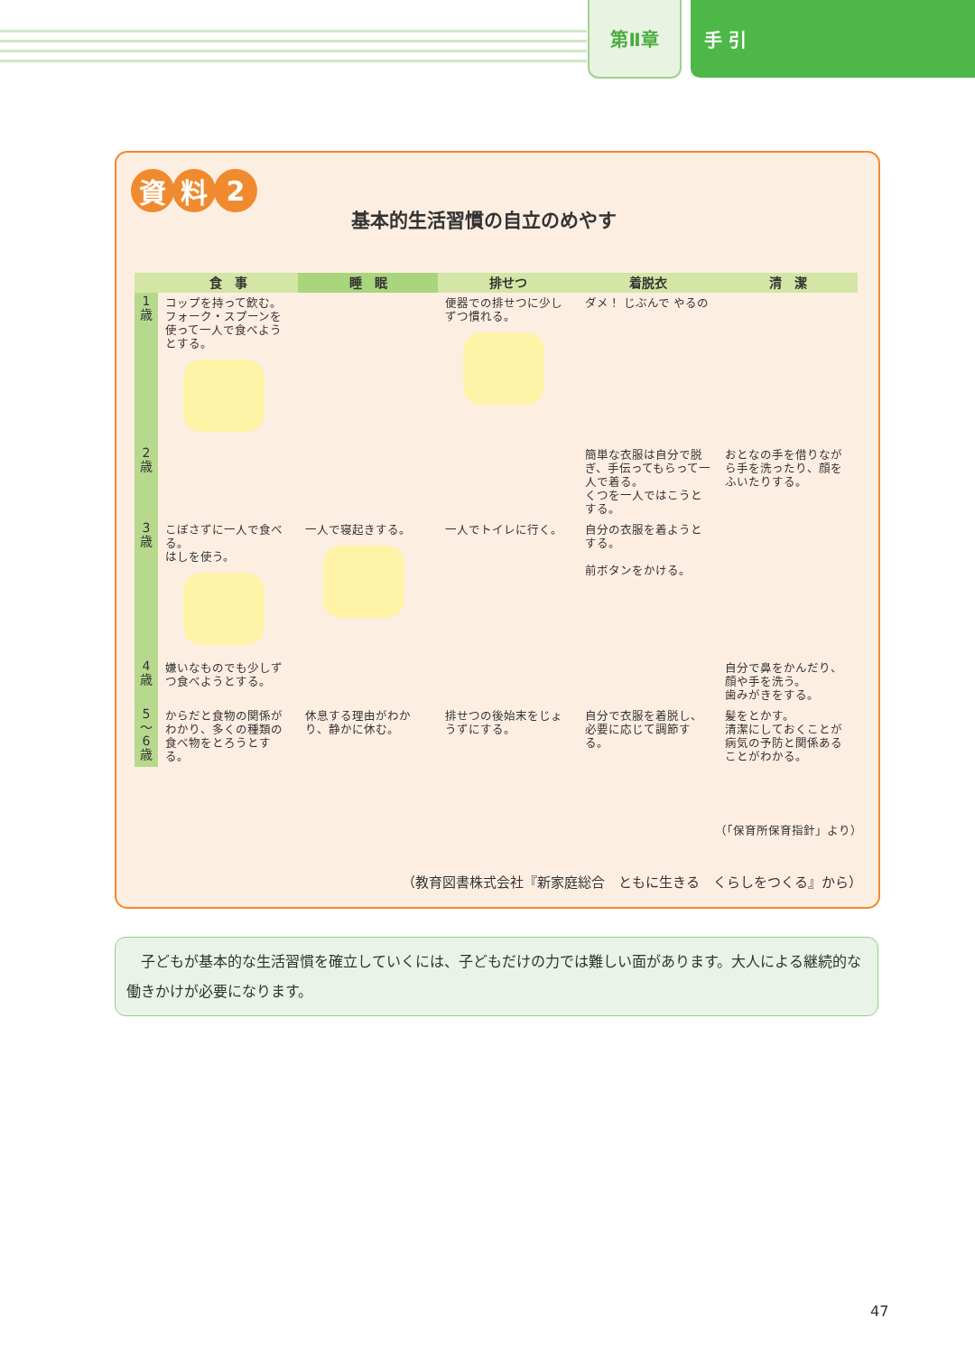第Ⅱ章
手 引
資料 2
基本的生活習慣の自立のめやす
| | 食 事 | 睡 眠 | 排せつ | 着脱衣 | 清 潔 |
| --- | --- | --- | --- | --- | --- |
| 1 歳 | コップを持って飲む。 フォーク・スプーンを使って一人で食べようとする。 | | 便器での排せつに少しずつ慣れる。 | ダメ！ じぶんで やるの | |
| 2 歳 | | | | 簡単な衣服は自分で脱ぎ、手伝ってもらって一人で着る。 くつを一人ではこうとする。 | おとなの手を借りながら手を洗ったり、顔をふいたりする。 |
| 3 歳 | こぼさずに一人で食べる。 はしを使う。 | 一人で寝起きする。 | 一人でトイレに行く。 | 自分の衣服を着ようとする。 前ボタンをかける。 | |
| 4 歳 | 嫌いなものでも少しずつ食べようとする。 | | | | 自分で鼻をかんだり、顔や手を洗う。 歯みがきをする。 |
| 5 〜 6 歳 | からだと食物の関係がわかり、多くの種類の食べ物をとろうとする。 | 休息する理由がわかり、静かに休む。 | 排せつの後始末をじょうずにする。 | 自分で衣服を着脱し、必要に応じて調節する。 | 髪をとかす。 清潔にしておくことが病気の予防と関係あることがわかる。 |
（「保育所保育指針」より）
（教育図書株式会社『新家庭総合　ともに生きる　くらしをつくる』から）
　子どもが基本的な生活習慣を確立していくには、子どもだけの力では難しい面があります。大人による継続的な働きかけが必要になります。
47